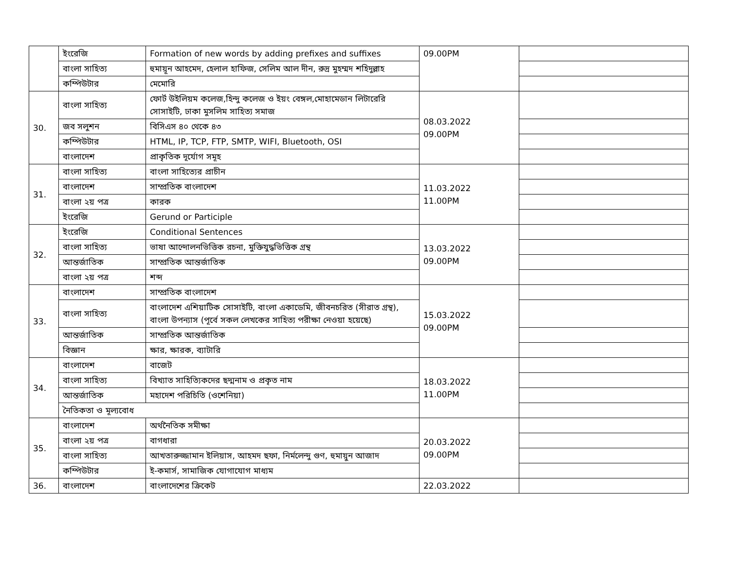| | ইংরেজি | Formation of new words by adding prefixes and suffixes | 09.00PM | |
| | বাংলা সাহিত্য | হুমায়ূন আহমেদ, হেলাল হাফিজ, সেলিম আল দীন, রুদ্র মুহম্মদ শহিদুল্লাহ | | |
| | কম্পিউটার | মেমোরি | | |
| 30. | বাংলা সাহিত্য | ফোর্ট উইলিয়ম কলেজ,হিন্দু কলেজ ও ইয়ং বেঙ্গল,মোহামেডান লিটারেরি সোসাইটি, ঢাকা মুসলিম সাহিত্য সমাজ | 08.03.2022 09.00PM | |
| | জব সলুশন | বিসিএস ৪০ থেকে ৪৩ | | |
| | কম্পিউটার | HTML, IP, TCP, FTP, SMTP, WIFI, Bluetooth, OSI | | |
| | বাংলাদেশ | প্রাকৃতিক দূর্যোগ সমূহ | | |
| 31. | বাংলা সাহিত্য | বাংলা সাহিত্যের প্রাচীন | 11.03.2022 11.00PM | |
| | বাংলাদেশ | সাম্প্রতিক বাংলাদেশ | | |
| | বাংলা ২য় পত্র | কারক | | |
| | ইংরেজি | Gerund or Participle | | |
| 32. | ইংরেজি | Conditional Sentences | 13.03.2022 09.00PM | |
| | বাংলা সাহিত্য | ভাষা আন্দোলনভিত্তিক রচনা, মুক্তিযুদ্ধভিত্তিক গ্রন্থ | | |
| | আন্তর্জাতিক | সাম্প্রতিক আন্তর্জাতিক | | |
| | বাংলা ২য় পত্র | শব্দ | | |
| 33. | বাংলাদেশ | সাম্প্রতিক বাংলাদেশ | 15.03.2022 09.00PM | |
| | বাংলা সাহিত্য | বাংলাদেশ এশিয়াটিক সোসাইটি, বাংলা একাডেমি, জীবনচরিত (সীরাত গ্রন্থ), বাংলা উপন্যাস (পূর্বে সকল লেখকের সাহিত্য পরীক্ষা নেওয়া হয়েছে) | | |
| | আন্তর্জাতিক | সাম্প্রতিক আন্তর্জাতিক | | |
| | বিজ্ঞান | ক্ষার, ক্ষারক, ব্যাটারি | | |
| 34. | বাংলাদেশ | বাজেট | 18.03.2022 11.00PM | |
| | বাংলা সাহিত্য | বিখ্যাত সাহিত্যিকদের ছদ্মনাম ও প্রকৃত নাম | | |
| | আন্তর্জাতিক | মহাদেশ পরিচিতি (ওশেনিয়া) | | |
| | নৈতিকতা ও মূল্যবোধ | | | |
| 35. | বাংলাদেশ | অর্থনৈতিক সমীক্ষা | 20.03.2022 09.00PM | |
| | বাংলা ২য় পত্র | বাগধারা | | |
| | বাংলা সাহিত্য | আখতারুজ্জামান ইলিয়াস, আহমদ ছফা, নির্মলেন্দু গুণ, হুমায়ুন আজাদ | | |
| | কম্পিউটার | ই-কমার্স, সামাজিক যোগাযোগ মাধ্যম | | |
| 36. | বাংলাদেশ | বাংলাদেশের ক্রিকেট | 22.03.2022 | |